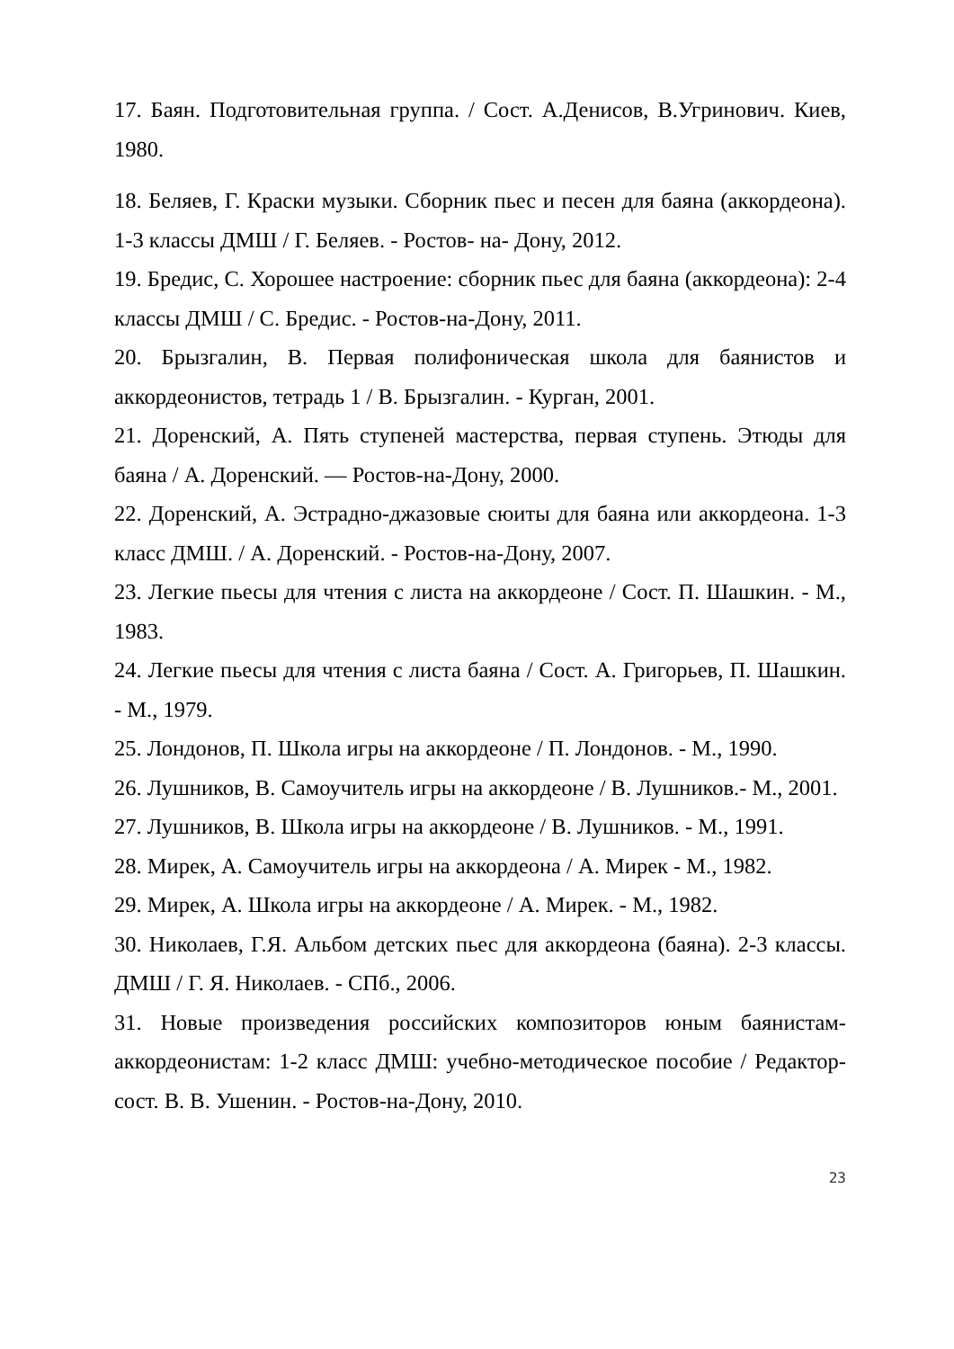17. Баян. Подготовительная группа. / Сост. А.Денисов, В.Угринович. Киев, 1980.
18. Беляев, Г. Краски музыки. Сборник пьес и песен для баяна (аккордеона). 1-3 классы ДМШ / Г. Беляев. - Ростов- на- Дону, 2012.
19. Бредис, С. Хорошее настроение: сборник пьес для баяна (аккордеона): 2-4 классы ДМШ / С. Бредис. - Ростов-на-Дону, 2011.
20. Брызгалин, В. Первая полифоническая школа для баянистов и аккордеонистов, тетрадь 1 / В. Брызгалин. - Курган, 2001.
21. Доренский, А. Пять ступеней мастерства, первая ступень. Этюды для баяна / А. Доренский. — Ростов-на-Дону, 2000.
22. Доренский, А. Эстрадно-джазовые сюиты для баяна или аккордеона. 1-3 класс ДМШ. / А. Доренский. - Ростов-на-Дону, 2007.
23. Легкие пьесы для чтения с листа на аккордеоне / Сост. П. Шашкин. - М., 1983.
24. Легкие пьесы для чтения с листа баяна / Сост. А. Григорьев, П. Шашкин. - М., 1979.
25. Лондонов, П. Школа игры на аккордеоне / П. Лондонов. - М., 1990.
26. Лушников, В. Самоучитель игры на аккордеоне / В. Лушников.- М., 2001.
27. Лушников, В. Школа игры на аккордеоне / В. Лушников. - М., 1991.
28. Мирек, А. Самоучитель игры на аккордеона / А. Мирек - М., 1982.
29. Мирек, А. Школа игры на аккордеоне / А. Мирек. - М., 1982.
30. Николаев, Г.Я. Альбом детских пьес для аккордеона (баяна). 2-3 классы. ДМШ / Г. Я. Николаев. - СПб., 2006.
31. Новые произведения российских композиторов юным баянистам-аккордеонистам: 1-2 класс ДМШ: учебно-методическое пособие / Редактор-сост. В. В. Ушенин. - Ростов-на-Дону, 2010.
23